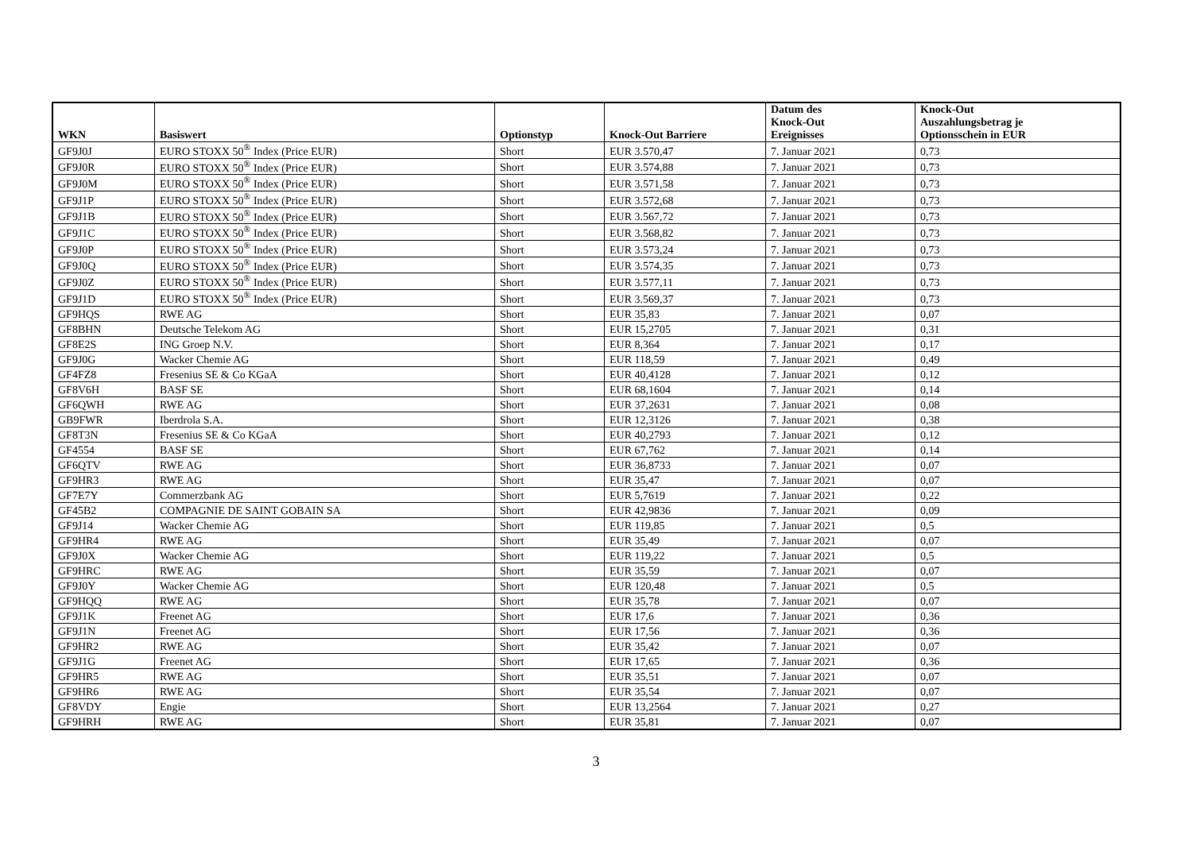| WKN | Basiswert | Optionstyp | Knock-Out Barriere | Datum des Knock-Out Ereignisses | Knock-Out Auszahlungsbetrag je Optionsschein in EUR |
| --- | --- | --- | --- | --- | --- |
| GF9J0J | EURO STOXX 50<sup>®</sup> Index (Price EUR) | Short | EUR 3.570,47 | 7. Januar 2021 | 0,73 |
| GF9J0R | EURO STOXX 50<sup>®</sup> Index (Price EUR) | Short | EUR 3.574,88 | 7. Januar 2021 | 0,73 |
| GF9J0M | EURO STOXX 50<sup>®</sup> Index (Price EUR) | Short | EUR 3.571,58 | 7. Januar 2021 | 0,73 |
| GF9J1P | EURO STOXX 50<sup>®</sup> Index (Price EUR) | Short | EUR 3.572,68 | 7. Januar 2021 | 0,73 |
| GF9J1B | EURO STOXX 50<sup>®</sup> Index (Price EUR) | Short | EUR 3.567,72 | 7. Januar 2021 | 0,73 |
| GF9J1C | EURO STOXX 50<sup>®</sup> Index (Price EUR) | Short | EUR 3.568,82 | 7. Januar 2021 | 0,73 |
| GF9J0P | EURO STOXX 50<sup>®</sup> Index (Price EUR) | Short | EUR 3.573,24 | 7. Januar 2021 | 0,73 |
| GF9J0Q | EURO STOXX 50<sup>®</sup> Index (Price EUR) | Short | EUR 3.574,35 | 7. Januar 2021 | 0,73 |
| GF9J0Z | EURO STOXX 50<sup>®</sup> Index (Price EUR) | Short | EUR 3.577,11 | 7. Januar 2021 | 0,73 |
| GF9J1D | EURO STOXX 50<sup>®</sup> Index (Price EUR) | Short | EUR 3.569,37 | 7. Januar 2021 | 0,73 |
| GF9HQS | RWE AG | Short | EUR 35,83 | 7. Januar 2021 | 0,07 |
| GF8BHN | Deutsche Telekom AG | Short | EUR 15,2705 | 7. Januar 2021 | 0,31 |
| GF8E2S | ING Groep N.V. | Short | EUR 8,364 | 7. Januar 2021 | 0,17 |
| GF9J0G | Wacker Chemie AG | Short | EUR 118,59 | 7. Januar 2021 | 0,49 |
| GF4FZ8 | Fresenius SE & Co KGaA | Short | EUR 40,4128 | 7. Januar 2021 | 0,12 |
| GF8V6H | BASF SE | Short | EUR 68,1604 | 7. Januar 2021 | 0,14 |
| GF6QWH | RWE AG | Short | EUR 37,2631 | 7. Januar 2021 | 0,08 |
| GB9FWR | Iberdrola S.A. | Short | EUR 12,3126 | 7. Januar 2021 | 0,38 |
| GF8T3N | Fresenius SE & Co KGaA | Short | EUR 40,2793 | 7. Januar 2021 | 0,12 |
| GF4554 | BASF SE | Short | EUR 67,762 | 7. Januar 2021 | 0,14 |
| GF6QTV | RWE AG | Short | EUR 36,8733 | 7. Januar 2021 | 0,07 |
| GF9HR3 | RWE AG | Short | EUR 35,47 | 7. Januar 2021 | 0,07 |
| GF7E7Y | Commerzbank AG | Short | EUR 5,7619 | 7. Januar 2021 | 0,22 |
| GF45B2 | COMPAGNIE DE SAINT GOBAIN SA | Short | EUR 42,9836 | 7. Januar 2021 | 0,09 |
| GF9J14 | Wacker Chemie AG | Short | EUR 119,85 | 7. Januar 2021 | 0,5 |
| GF9HR4 | RWE AG | Short | EUR 35,49 | 7. Januar 2021 | 0,07 |
| GF9J0X | Wacker Chemie AG | Short | EUR 119,22 | 7. Januar 2021 | 0,5 |
| GF9HRC | RWE AG | Short | EUR 35,59 | 7. Januar 2021 | 0,07 |
| GF9J0Y | Wacker Chemie AG | Short | EUR 120,48 | 7. Januar 2021 | 0,5 |
| GF9HQQ | RWE AG | Short | EUR 35,78 | 7. Januar 2021 | 0,07 |
| GF9J1K | Freenet AG | Short | EUR 17,6 | 7. Januar 2021 | 0,36 |
| GF9J1N | Freenet AG | Short | EUR 17,56 | 7. Januar 2021 | 0,36 |
| GF9HR2 | RWE AG | Short | EUR 35,42 | 7. Januar 2021 | 0,07 |
| GF9J1G | Freenet AG | Short | EUR 17,65 | 7. Januar 2021 | 0,36 |
| GF9HR5 | RWE AG | Short | EUR 35,51 | 7. Januar 2021 | 0,07 |
| GF9HR6 | RWE AG | Short | EUR 35,54 | 7. Januar 2021 | 0,07 |
| GF8VDY | Engie | Short | EUR 13,2564 | 7. Januar 2021 | 0,27 |
| GF9HRH | RWE AG | Short | EUR 35,81 | 7. Januar 2021 | 0,07 |
3